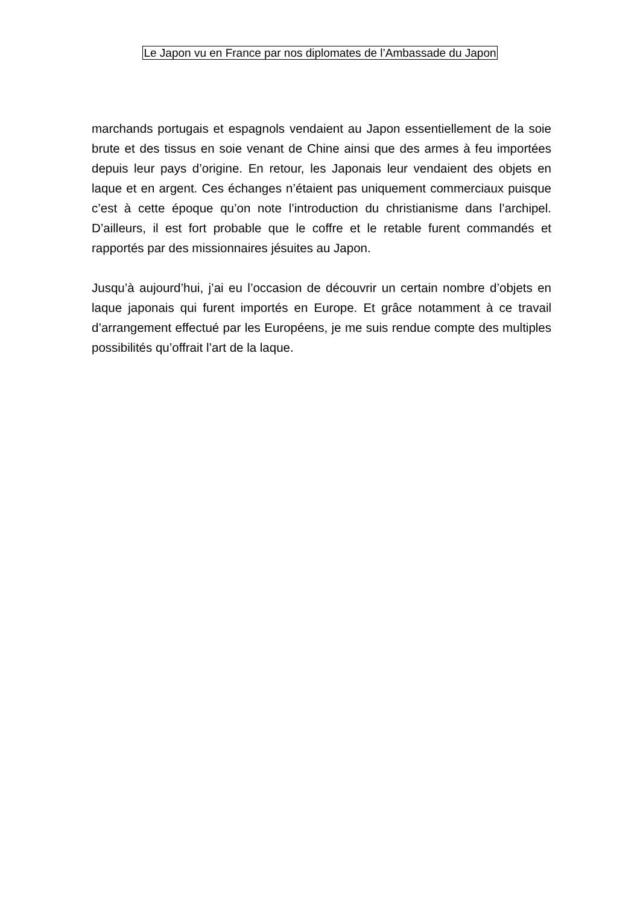Le Japon vu en France par nos diplomates de l’Ambassade du Japon
marchands portugais et espagnols vendaient au Japon essentiellement de la soie brute et des tissus en soie venant de Chine ainsi que des armes à feu importées depuis leur pays d’origine. En retour, les Japonais leur vendaient des objets en laque et en argent. Ces échanges n’étaient pas uniquement commerciaux puisque c’est à cette époque qu’on note l’introduction du christianisme dans l’archipel. D’ailleurs, il est fort probable que le coffre et le retable furent commandés et rapportés par des missionnaires jésuites au Japon.
Jusqu’à aujourd’hui, j’ai eu l’occasion de découvrir un certain nombre d’objets en laque japonais qui furent importés en Europe. Et grâce notamment à ce travail d’arrangement effectué par les Européens, je me suis rendue compte des multiples possibilités qu’offrait l’art de la laque.